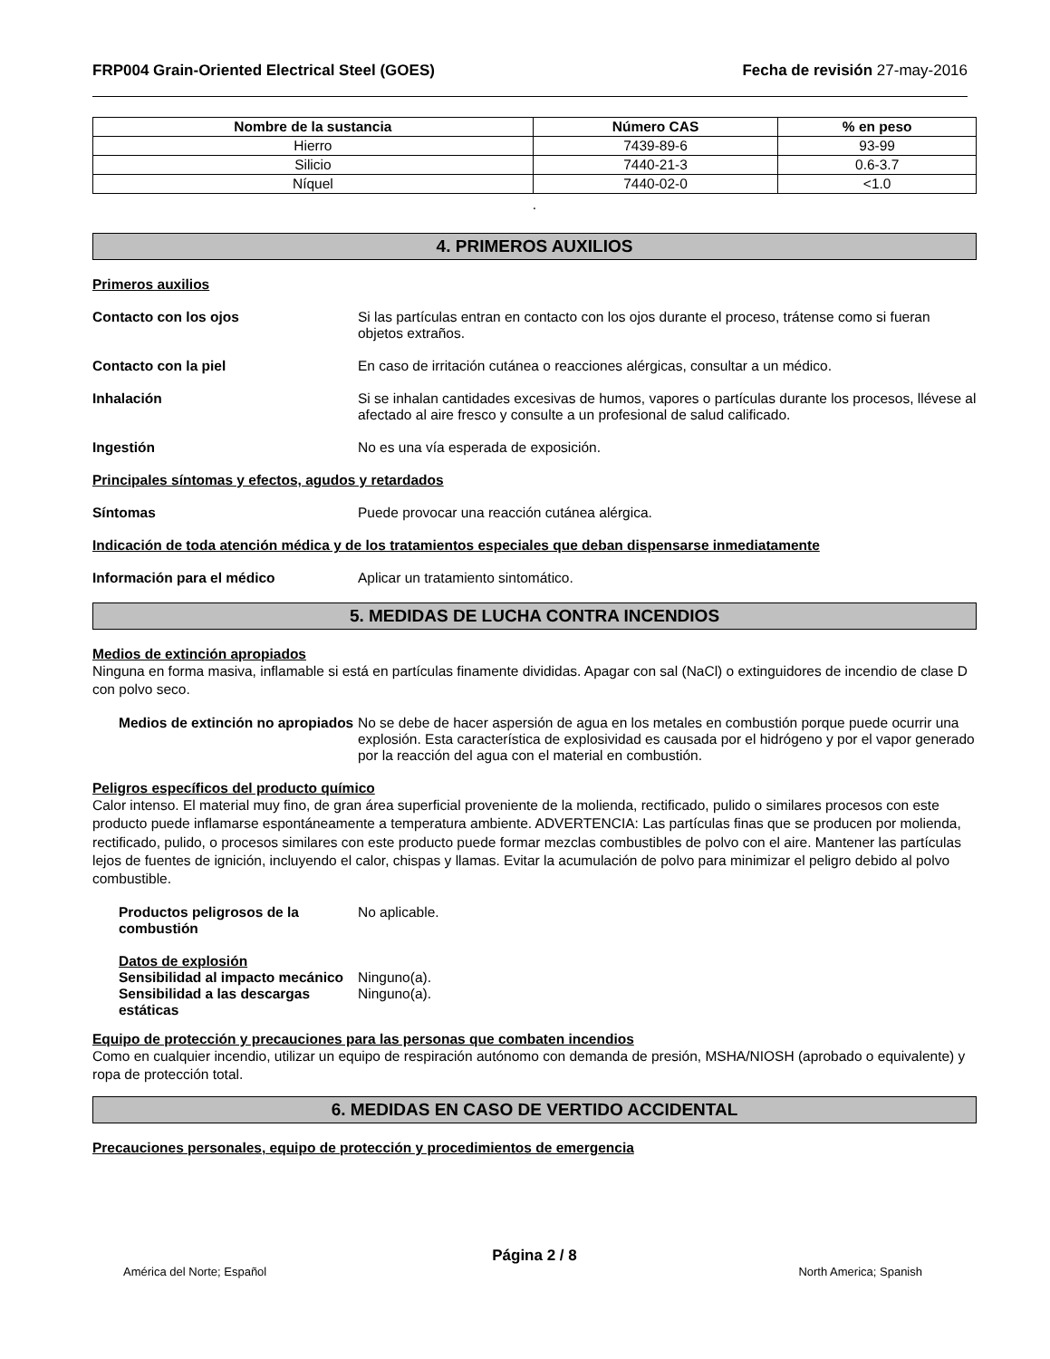FRP004 Grain-Oriented Electrical Steel (GOES)
Fecha de revisión 27-may-2016
| Nombre de la sustancia | Número CAS | % en peso |
| --- | --- | --- |
| Hierro | 7439-89-6 | 93-99 |
| Silicio | 7440-21-3 | 0.6-3.7 |
| Níquel | 7440-02-0 | <1.0 |
.
4. PRIMEROS AUXILIOS
Primeros auxilios
Contacto con los ojos Si las partículas entran en contacto con los ojos durante el proceso, trátense como si fueran objetos extraños.
Contacto con la piel En caso de irritación cutánea o reacciones alérgicas, consultar a un médico.
Inhalación Si se inhalan cantidades excesivas de humos, vapores o partículas durante los procesos, llévese al afectado al aire fresco y consulte a un profesional de salud calificado.
Ingestión No es una vía esperada de exposición.
Principales síntomas y efectos, agudos y retardados
Síntomas Puede provocar una reacción cutánea alérgica.
Indicación de toda atención médica y de los tratamientos especiales que deban dispensarse inmediatamente
Información para el médico Aplicar un tratamiento sintomático.
5. MEDIDAS DE LUCHA CONTRA INCENDIOS
Medios de extinción apropiados
Ninguna en forma masiva, inflamable si está en partículas finamente divididas. Apagar con sal (NaCl) o extinguidores de incendio de clase D con polvo seco.
Medios de extinción no apropiados
No se debe de hacer aspersión de agua en los metales en combustión porque puede ocurrir una explosión. Esta característica de explosividad es causada por el hidrógeno y por el vapor generado por la reacción del agua con el material en combustión.
Peligros específicos del producto químico
Calor intenso. El material muy fino, de gran área superficial proveniente de la molienda, rectificado, pulido o similares procesos con este producto puede inflamarse espontáneamente a temperatura ambiente. ADVERTENCIA: Las partículas finas que se producen por molienda, rectificado, pulido, o procesos similares con este producto puede formar mezclas combustibles de polvo con el aire. Mantener las partículas lejos de fuentes de ignición, incluyendo el calor, chispas y llamas. Evitar la acumulación de polvo para minimizar el peligro debido al polvo combustible.
Productos peligrosos de la combustión
No aplicable.
Datos de explosión
Sensibilidad al impacto mecánico
Ninguno(a).
Sensibilidad a las descargas estáticas
Ninguno(a).
Equipo de protección y precauciones para las personas que combaten incendios
Como en cualquier incendio, utilizar un equipo de respiración autónomo con demanda de presión, MSHA/NIOSH (aprobado o equivalente) y ropa de protección total.
6. MEDIDAS EN CASO DE VERTIDO ACCIDENTAL
Precauciones personales, equipo de protección y procedimientos de emergencia
Página 2 / 8
América del Norte; Español North America; Spanish